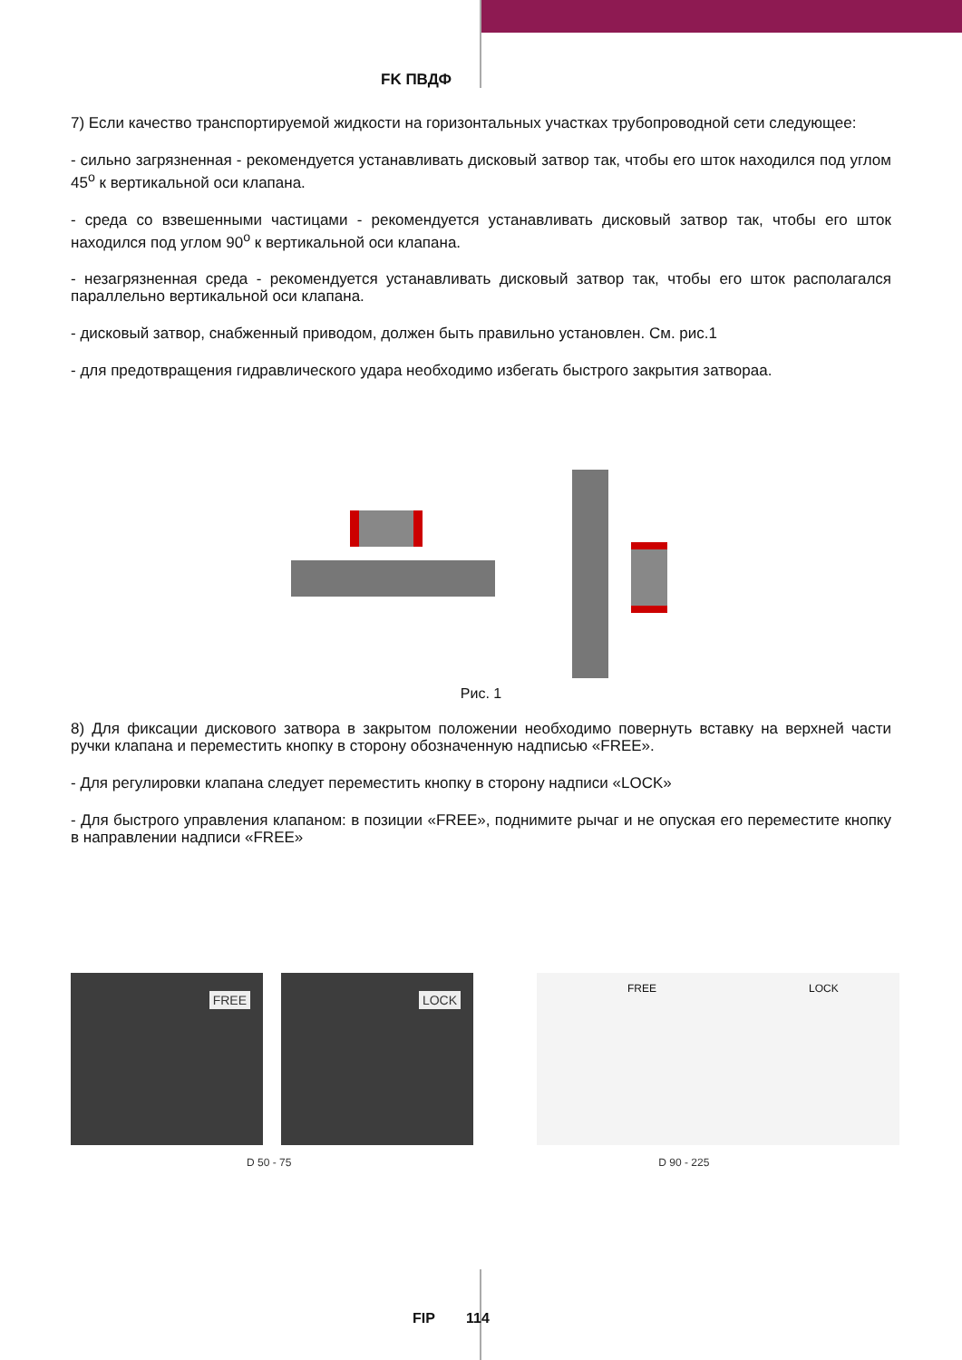FK ПВДФ
7) Если качество транспортируемой жидкости на горизонтальных участках трубопроводной сети следующее:
- сильно загрязненная - рекомендуется устанавливать дисковый затвор так, чтобы его шток находился под углом 45<sup>o</sup> к вертикальной оси клапана.
- среда со взвешенными частицами - рекомендуется устанавливать дисковый затвор так, чтобы его шток находился под углом 90<sup>o</sup> к вертикальной оси клапана.
- незагрязненная среда - рекомендуется устанавливать дисковый затвор так, чтобы его шток располагался параллельно вертикальной оси клапана.
- дисковый затвор, снабженный приводом, должен быть правильно установлен. См. рис.1
- для предотвращения гидравлического удара необходимо избегать быстрого закрытия затвораа.
Рис. 1
8) Для фиксации дискового затвора в закрытом положении необходимо повернуть вставку на верхней части ручки клапана и переместить кнопку в сторону обозначенную надписью «FREE».
- Для регулировки клапана следует переместить кнопку в сторону надписи «LOCK»
- Для быстрого управления клапаном: в позиции «FREE», поднимите рычаг и не опуская его переместите кнопку в направлении надписи «FREE»
FREE
LOCK
FREE LOCK
D 50 - 75 D 90 - 225
FIP 114